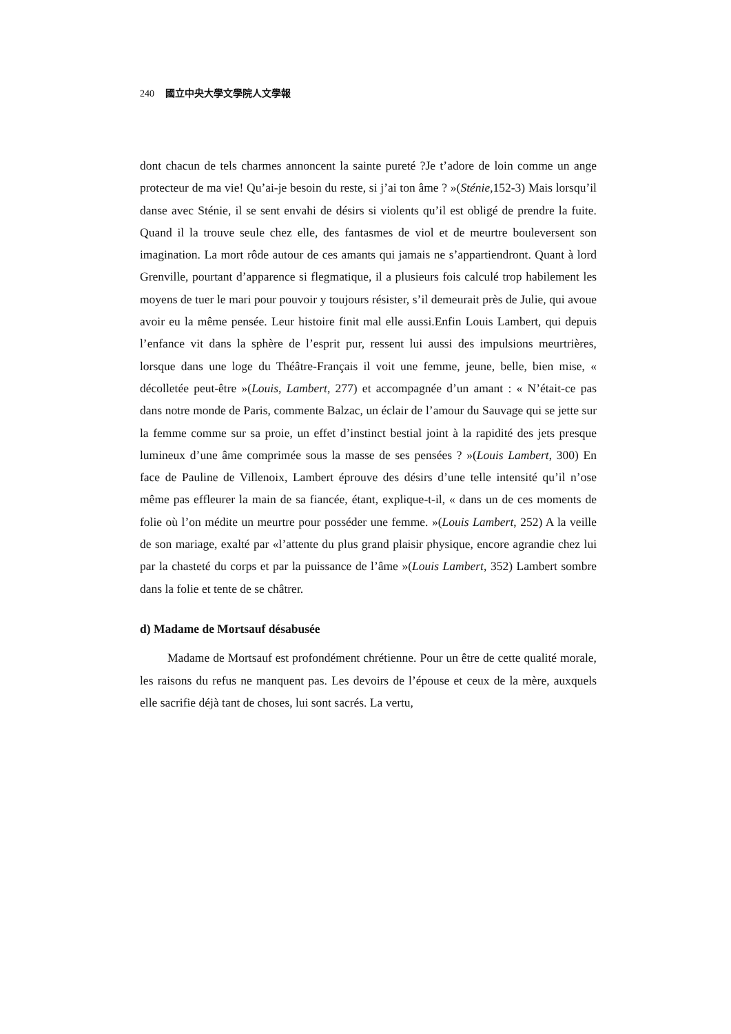240 國立中央大學文學院人文學報
dont chacun de tels charmes annoncent la sainte pureté ?Je t’adore de loin comme un ange protecteur de ma vie! Qu’ai-je besoin du reste, si j’ai ton âme ? »(Sténie,152-3) Mais lorsqu’il danse avec Sténie, il se sent envahi de désirs si violents qu’il est obligé de prendre la fuite. Quand il la trouve seule chez elle, des fantasmes de viol et de meurtre bouleversent son imagination. La mort rôde autour de ces amants qui jamais ne s’appartiendront. Quant à lord Grenville, pourtant d’apparence si flegmatique, il a plusieurs fois calculé trop habilement les moyens de tuer le mari pour pouvoir y toujours résister, s’il demeurait près de Julie, qui avoue avoir eu la même pensée. Leur histoire finit mal elle aussi.Enfin Louis Lambert, qui depuis l’enfance vit dans la sphère de l’esprit pur, ressent lui aussi des impulsions meurtrières, lorsque dans une loge du Théâtre-Français il voit une femme, jeune, belle, bien mise, « décolletée peut-être »(Louis, Lambert, 277) et accompagnée d’un amant : « N’était-ce pas dans notre monde de Paris, commente Balzac, un éclair de l’amour du Sauvage qui se jette sur la femme comme sur sa proie, un effet d’instinct bestial joint à la rapidité des jets presque lumineux d’une âme comprimée sous la masse de ses pensées ? »(Louis Lambert, 300) En face de Pauline de Villenoix, Lambert éprouve des désirs d’une telle intensité qu’il n’ose même pas effleurer la main de sa fiancée, étant, explique-t-il, « dans un de ces moments de folie où l’on médite un meurtre pour posséder une femme. »(Louis Lambert, 252) A la veille de son mariage, exalté par «l’attente du plus grand plaisir physique, encore agrandie chez lui par la chasteté du corps et par la puissance de l’âme »(Louis Lambert, 352) Lambert sombre dans la folie et tente de se châtrer.
d) Madame de Mortsauf désabusée
Madame de Mortsauf est profondément chrétienne. Pour un être de cette qualité morale, les raisons du refus ne manquent pas. Les devoirs de l’épouse et ceux de la mère, auxquels elle sacrifie déjà tant de choses, lui sont sacrés. La vertu,